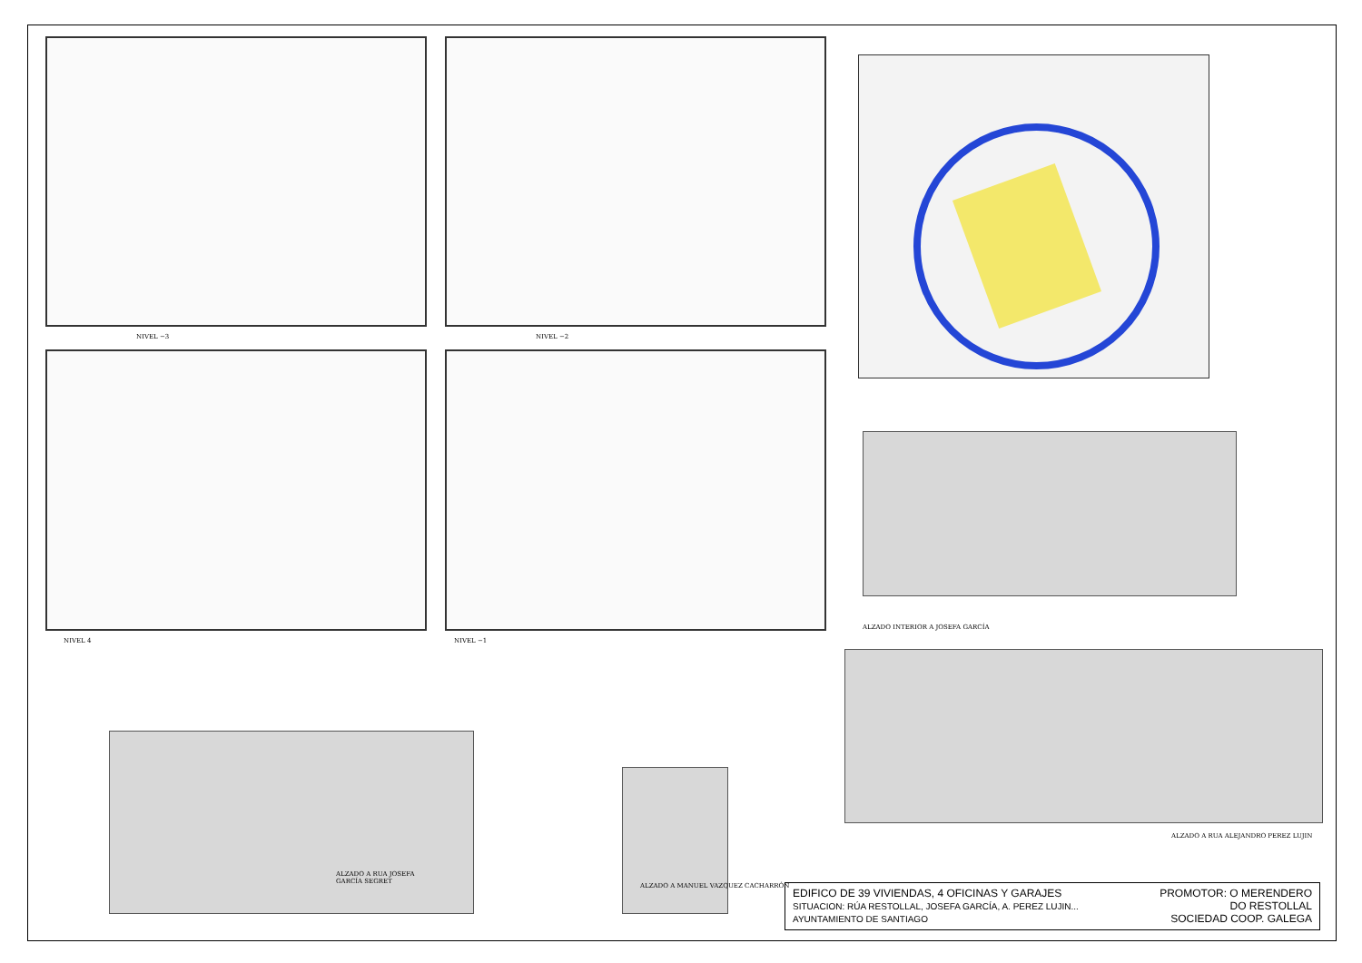NIVEL −3
NIVEL −2
NIVEL 4
NIVEL −1
ALZADO INTERIOR A JOSEFA GARCÍA
ALZADO A RUA JOSEFA GARCÍA SEGRET
ALZADO A MANUEL VAZQUEZ CACHARRÓN
ALZADO A RUA ALEJANDRO PEREZ LUJIN
EDIFICO DE 39 VIVIENDAS, 4 OFICINAS Y GARAJES
SITUACION: RÚA RESTOLLAL, JOSEFA GARCÍA, A. PEREZ LUJIN...
AYUNTAMIENTO DE SANTIAGO
PROMOTOR: O MERENDERO
DO RESTOLLAL
SOCIEDAD COOP. GALEGA